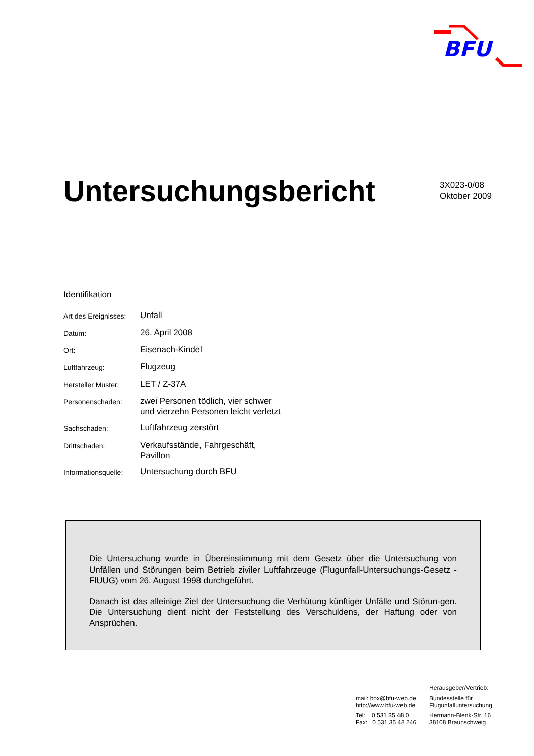BFU
Untersuchungsbericht
3X023-0/08
Oktober 2009
Identifikation
| Art des Ereignisses: | Unfall |
| Datum: | 26. April 2008 |
| Ort: | Eisenach-Kindel |
| Luftfahrzeug: | Flugzeug |
| Hersteller Muster: | LET / Z-37A |
| Personenschaden: | zwei Personen tödlich, vier schwer und vierzehn Personen leicht verletzt |
| Sachschaden: | Luftfahrzeug zerstört |
| Drittschaden: | Verkaufsstände, Fahrgeschäft, Pavillon |
| Informationsquelle: | Untersuchung durch BFU |
Die Untersuchung wurde in Übereinstimmung mit dem Gesetz über die Untersuchung von Unfällen und Störungen beim Betrieb ziviler Luftfahrzeuge (Flugunfall-Untersuchungs-Gesetz - FlUUG) vom 26. August 1998 durchgeführt.
Danach ist das alleinige Ziel der Untersuchung die Verhütung künftiger Unfälle und Störun-gen. Die Untersuchung dient nicht der Feststellung des Verschuldens, der Haftung oder von Ansprüchen.
mail: box@bfu-web.de
http://www.bfu-web.de
Tel: 0 531 35 48 0
Fax: 0 531 35 48 246
Herausgeber/Vertrieb:
Bundesstelle für
Flugunfalluntersuchung
Hermann-Blenk-Str. 16
38108 Braunschweig